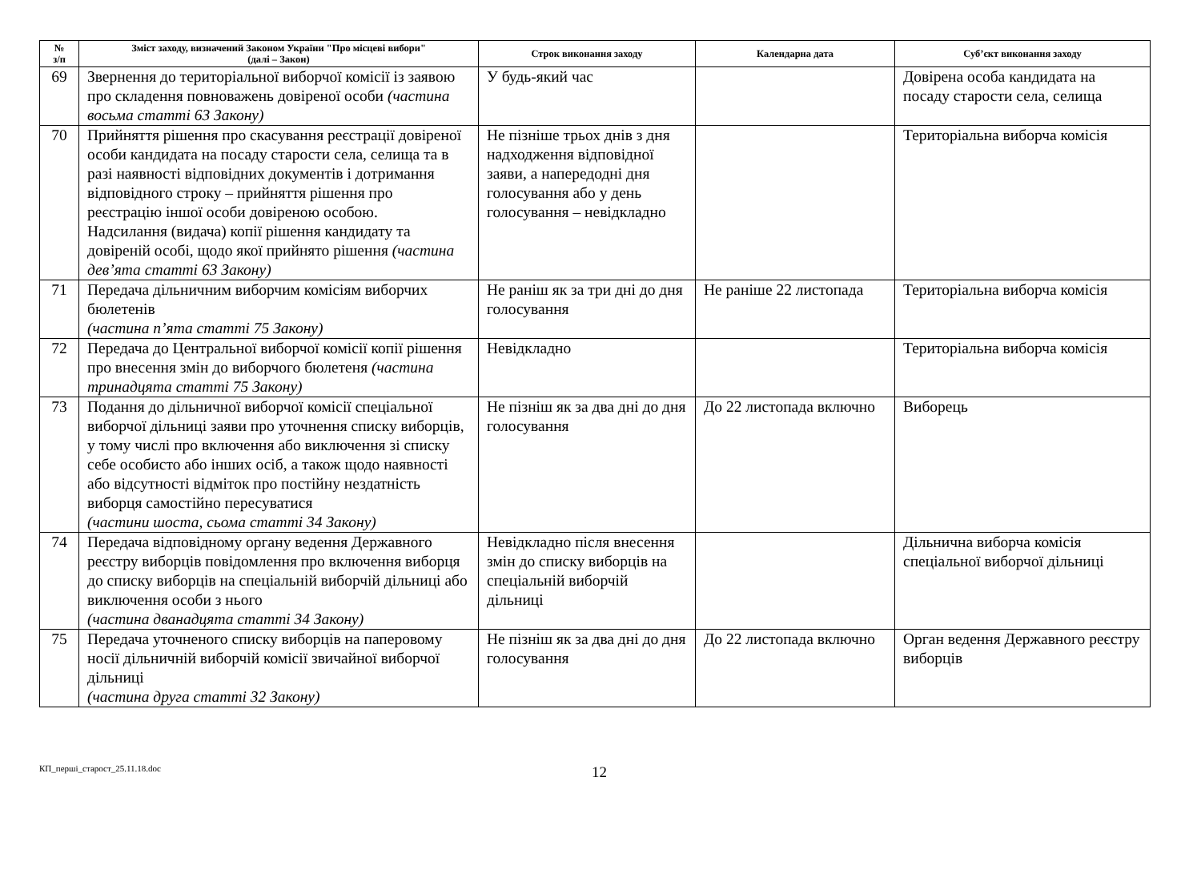| № з/п | Зміст заходу, визначений Законом України "Про місцеві вибори" (далі – Закон) | Строк виконання заходу | Календарна дата | Суб’єкт виконання заходу |
| --- | --- | --- | --- | --- |
| 69 | Звернення до територіальної виборчої комісії із заявою про складення повноважень довіреної особи (частина восьма статті 63 Закону) | У будь-який час | | Довірена особа кандидата на посаду старости села, селища |
| 70 | Прийняття рішення про скасування реєстрації довіреної особи кандидата на посаду старости села, селища та в разі наявності відповідних документів і дотримання відповідного строку – прийняття рішення про реєстрацію іншої особи довіреною особою. Надсилання (видача) копії рішення кандидату та довіреній особі, щодо якої прийнято рішення (частина дев’ята статті 63 Закону) | Не пізніше трьох днів з дня надходження відповідної заяви, а напередодні дня голосування або у день голосування – невідкладно | | Територіальна виборча комісія |
| 71 | Передача дільничним виборчим комісіям виборчих бюлетенів (частина п’ята статті 75 Закону) | Не раніш як за три дні до дня голосування | Не раніше 22 листопада | Територіальна виборча комісія |
| 72 | Передача до Центральної виборчої комісії копії рішення про внесення змін до виборчого бюлетеня (частина тринадцята статті 75 Закону) | Невідкладно | | Територіальна виборча комісія |
| 73 | Подання до дільничної виборчої комісії спеціальної виборчої дільниці заяви про уточнення списку виборців, у тому числі про включення або виключення зі списку себе особисто або інших осіб, а також щодо наявності або відсутності відміток про постійну нездатність виборця самостійно пересуватися (частини шоста, сьома статті 34 Закону) | Не пізніш як за два дні до дня голосування | До 22 листопада включно | Виборець |
| 74 | Передача відповідному органу ведення Державного реєстру виборців повідомлення про включення виборця до списку виборців на спеціальній виборчій дільниці або виключення особи з нього (частина дванадцята статті 34 Закону) | Невідкладно після внесення змін до списку виборців на спеціальній виборчій дільниці | | Дільнична виборча комісія спеціальної виборчої дільниці |
| 75 | Передача уточненого списку виборців на паперовому носії дільничній виборчій комісії звичайної виборчої дільниці (частина друга статті 32 Закону) | Не пізніш як за два дні до дня голосування | До 22 листопада включно | Орган ведення Державного реєстру виборців |
КП_перші_старост_25.11.18.doc
12